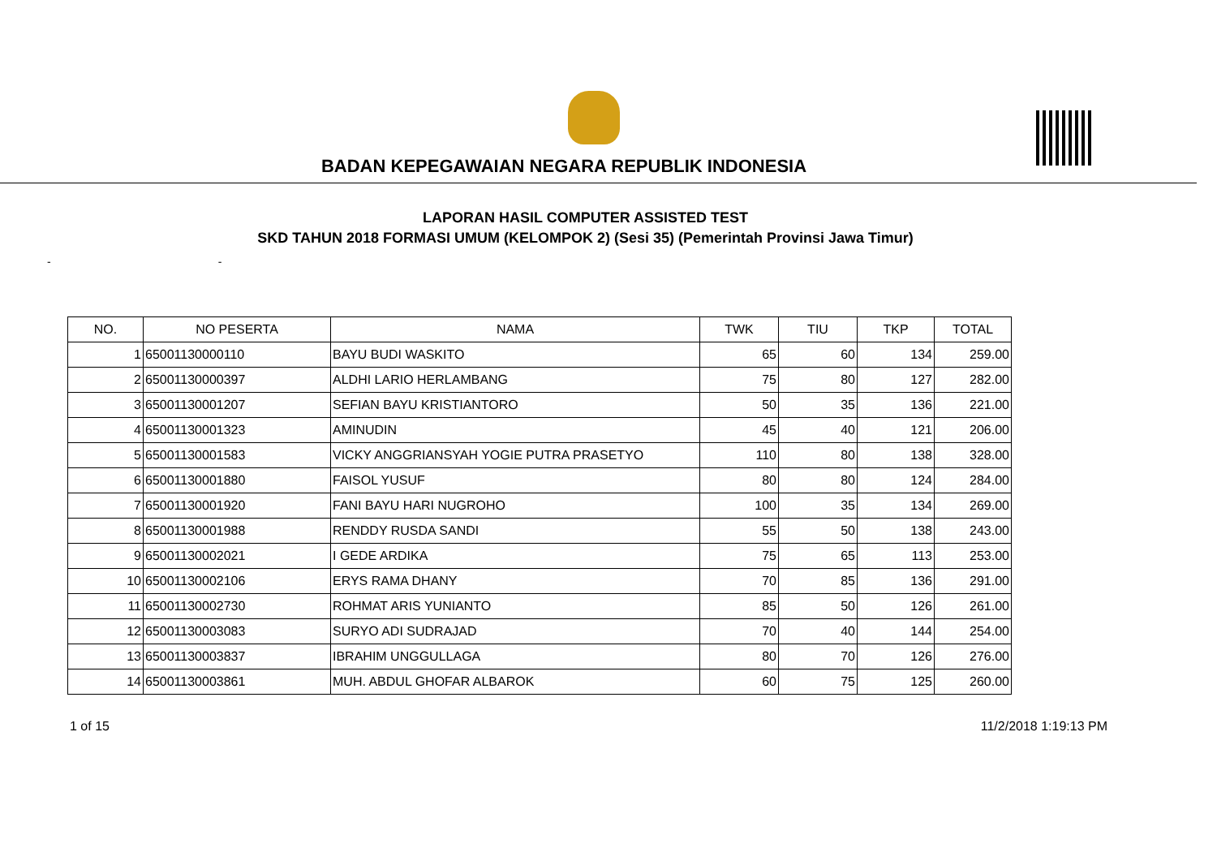BADAN KEPEGAWAIAN NEGARA REPUBLIK INDONESIA
LAPORAN HASIL COMPUTER ASSISTED TEST
SKD TAHUN 2018 FORMASI UMUM (KELOMPOK 2) (Sesi 35) (Pemerintah Provinsi Jawa Timur)
- -
| NO. | NO PESERTA | NAMA | TWK | TIU | TKP | TOTAL |
| --- | --- | --- | --- | --- | --- | --- |
| 1 | 65001130000110 | BAYU BUDI WASKITO | 65 | 60 | 134 | 259.00 |
| 2 | 65001130000397 | ALDHI LARIO HERLAMBANG | 75 | 80 | 127 | 282.00 |
| 3 | 65001130001207 | SEFIAN BAYU KRISTIANTORO | 50 | 35 | 136 | 221.00 |
| 4 | 65001130001323 | AMINUDIN | 45 | 40 | 121 | 206.00 |
| 5 | 65001130001583 | VICKY ANGGRIANSYAH YOGIE PUTRA PRASETYO | 110 | 80 | 138 | 328.00 |
| 6 | 65001130001880 | FAISOL YUSUF | 80 | 80 | 124 | 284.00 |
| 7 | 65001130001920 | FANI BAYU HARI NUGROHO | 100 | 35 | 134 | 269.00 |
| 8 | 65001130001988 | RENDDY RUSDA SANDI | 55 | 50 | 138 | 243.00 |
| 9 | 65001130002021 | I GEDE ARDIKA | 75 | 65 | 113 | 253.00 |
| 10 | 65001130002106 | ERYS RAMA DHANY | 70 | 85 | 136 | 291.00 |
| 11 | 65001130002730 | ROHMAT ARIS YUNIANTO | 85 | 50 | 126 | 261.00 |
| 12 | 65001130003083 | SURYO ADI SUDRAJAD | 70 | 40 | 144 | 254.00 |
| 13 | 65001130003837 | IBRAHIM UNGGULLAGA | 80 | 70 | 126 | 276.00 |
| 14 | 65001130003861 | MUH. ABDUL GHOFAR ALBAROK | 60 | 75 | 125 | 260.00 |
1 of 15 11/2/2018 1:19:13 PM